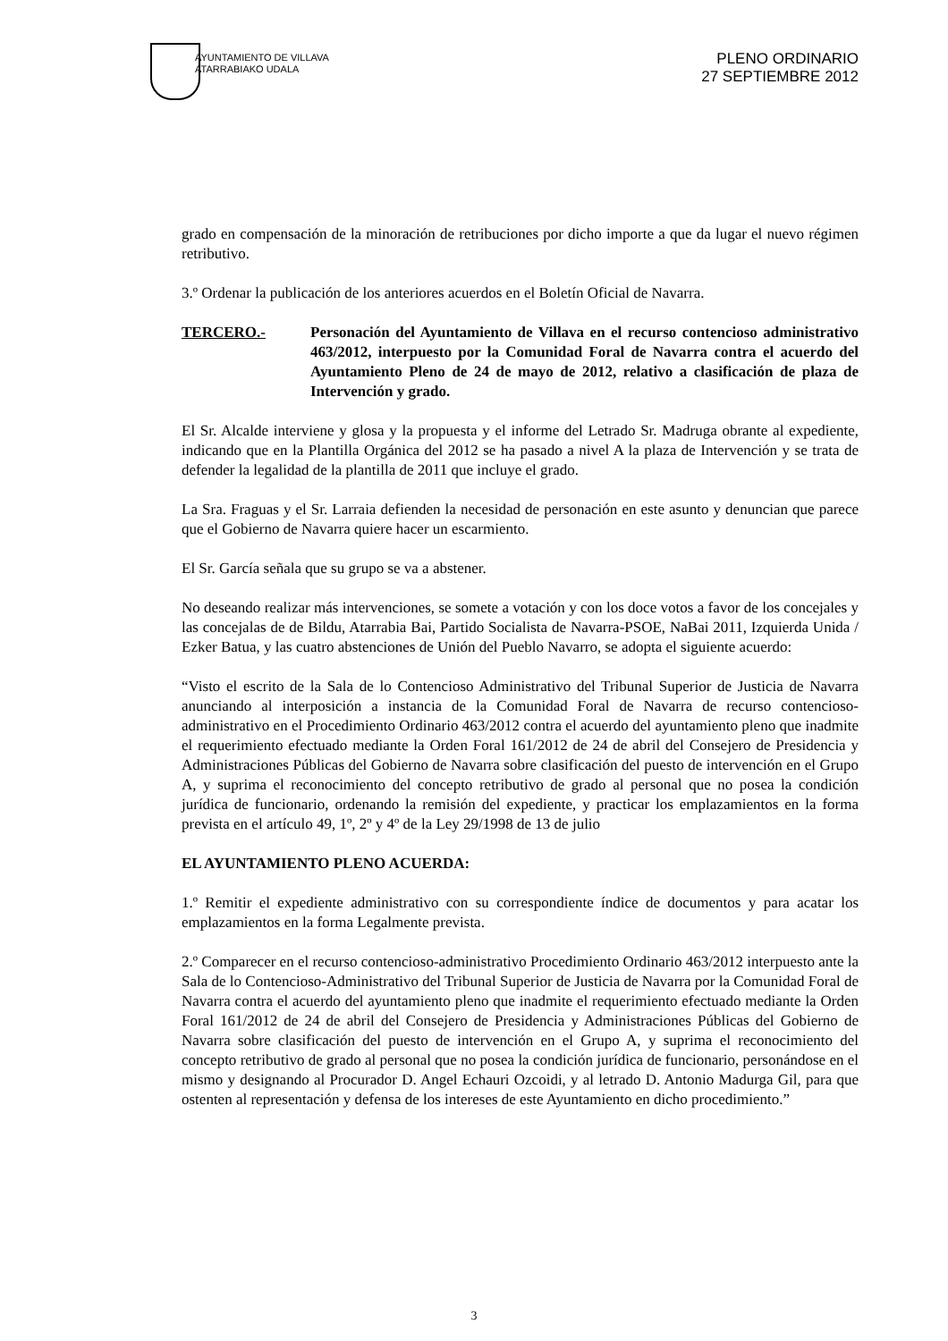AYUNTAMIENTO DE VILLAVA
ATARRABIAKO UDALA
PLENO ORDINARIO
27 SEPTIEMBRE 2012
grado en compensación de la minoración de retribuciones por dicho importe a que da lugar el nuevo régimen retributivo.
3.º Ordenar la publicación de los anteriores acuerdos en el Boletín Oficial de Navarra.
TERCERO.- Personación del Ayuntamiento de Villava en el recurso contencioso administrativo 463/2012, interpuesto por la Comunidad Foral de Navarra contra el acuerdo del Ayuntamiento Pleno de 24 de mayo de 2012, relativo a clasificación de plaza de Intervención y grado.
El Sr. Alcalde interviene y glosa y la propuesta y el informe del Letrado Sr. Madruga obrante al expediente, indicando que en la Plantilla Orgánica del 2012 se ha pasado a nivel A la plaza de Intervención y se trata de defender la legalidad de la plantilla de 2011 que incluye el grado.
La Sra. Fraguas y el Sr. Larraia defienden la necesidad de personación en este asunto y denuncian que parece que el Gobierno de Navarra quiere hacer un escarmiento.
El Sr. García señala que su grupo se va a abstener.
No deseando realizar más intervenciones, se somete a votación y con los doce votos a favor de los concejales y las concejalas de de Bildu, Atarrabia Bai, Partido Socialista de Navarra-PSOE, NaBai 2011, Izquierda Unida / Ezker Batua, y las cuatro abstenciones de Unión del Pueblo Navarro, se adopta el siguiente acuerdo:
“Visto el escrito de la Sala de lo Contencioso Administrativo del Tribunal Superior de Justicia de Navarra anunciando al interposición a instancia de la Comunidad Foral de Navarra de recurso contencioso-administrativo en el Procedimiento Ordinario 463/2012 contra el acuerdo del ayuntamiento pleno que inadmite el requerimiento efectuado mediante la Orden Foral 161/2012 de 24 de abril del Consejero de Presidencia y Administraciones Públicas del Gobierno de Navarra sobre clasificación del puesto de intervención en el Grupo A, y suprima el reconocimiento del concepto retributivo de grado al personal que no posea la condición jurídica de funcionario, ordenando la remisión del expediente, y practicar los emplazamientos en la forma prevista en el artículo 49, 1º, 2º y 4º de la Ley 29/1998 de 13 de julio
EL AYUNTAMIENTO PLENO ACUERDA:
1.º Remitir el expediente administrativo con su correspondiente índice de documentos y para acatar los emplazamientos en la forma Legalmente prevista.
2.º Comparecer en el recurso contencioso-administrativo Procedimiento Ordinario 463/2012 interpuesto ante la Sala de lo Contencioso-Administrativo del Tribunal Superior de Justicia de Navarra por la Comunidad Foral de Navarra contra el acuerdo del ayuntamiento pleno que inadmite el requerimiento efectuado mediante la Orden Foral 161/2012 de 24 de abril del Consejero de Presidencia y Administraciones Públicas del Gobierno de Navarra sobre clasificación del puesto de intervención en el Grupo A, y suprima el reconocimiento del concepto retributivo de grado al personal que no posea la condición jurídica de funcionario, personándose en el mismo y designando al Procurador D. Angel Echauri Ozcoidi, y al letrado D. Antonio Madurga Gil, para que ostenten al representación y defensa de los intereses de este Ayuntamiento en dicho procedimiento.”
3